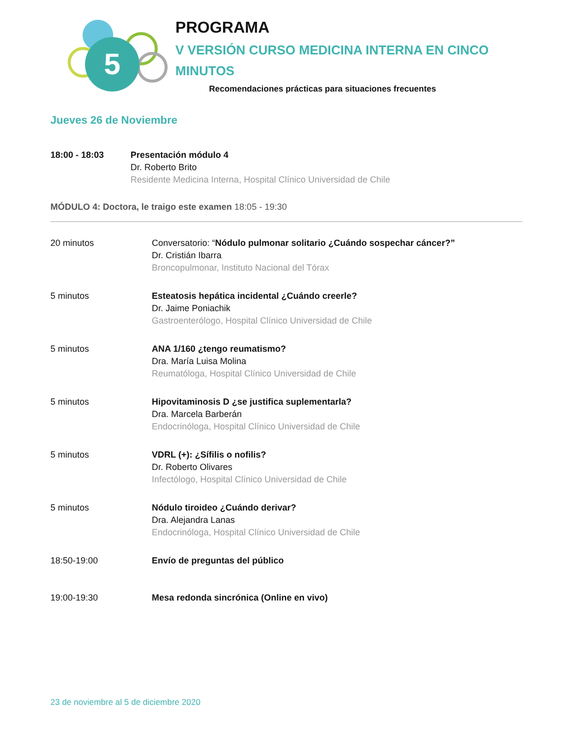5
PROGRAMA
V VERSIÓN CURSO MEDICINA INTERNA EN CINCO MINUTOS
Recomendaciones prácticas para situaciones frecuentes
Jueves 26 de Noviembre
18:00 - 18:03 Presentación módulo 4
Dr. Roberto Brito
Residente Medicina Interna, Hospital Clínico Universidad de Chile
MÓDULO 4: Doctora, le traigo este examen 18:05 - 19:30
20 minutos Conversatorio: “Nódulo pulmonar solitario ¿Cuándo sospechar cáncer?”
Dr. Cristián Ibarra
Broncopulmonar, Instituto Nacional del Tórax
5 minutos Esteatosis hepática incidental ¿Cuándo creerle?
Dr. Jaime Poniachik
Gastroenterólogo, Hospital Clínico Universidad de Chile
5 minutos ANA 1/160 ¿tengo reumatismo?
Dra. María Luisa Molina
Reumatóloga, Hospital Clínico Universidad de Chile
5 minutos Hipovitaminosis D ¿se justifica suplementarla?
Dra. Marcela Barberán
Endocrinóloga, Hospital Clínico Universidad de Chile
5 minutos VDRL (+): ¿Sífilis o nofilis?
Dr. Roberto Olivares
Infectólogo, Hospital Clínico Universidad de Chile
5 minutos Nódulo tiroideo ¿Cuándo derivar?
Dra. Alejandra Lanas
Endocrinóloga, Hospital Clínico Universidad de Chile
18:50-19:00 Envío de preguntas del público
19:00-19:30 Mesa redonda sincrónica (Online en vivo)
23 de noviembre al 5 de diciembre 2020